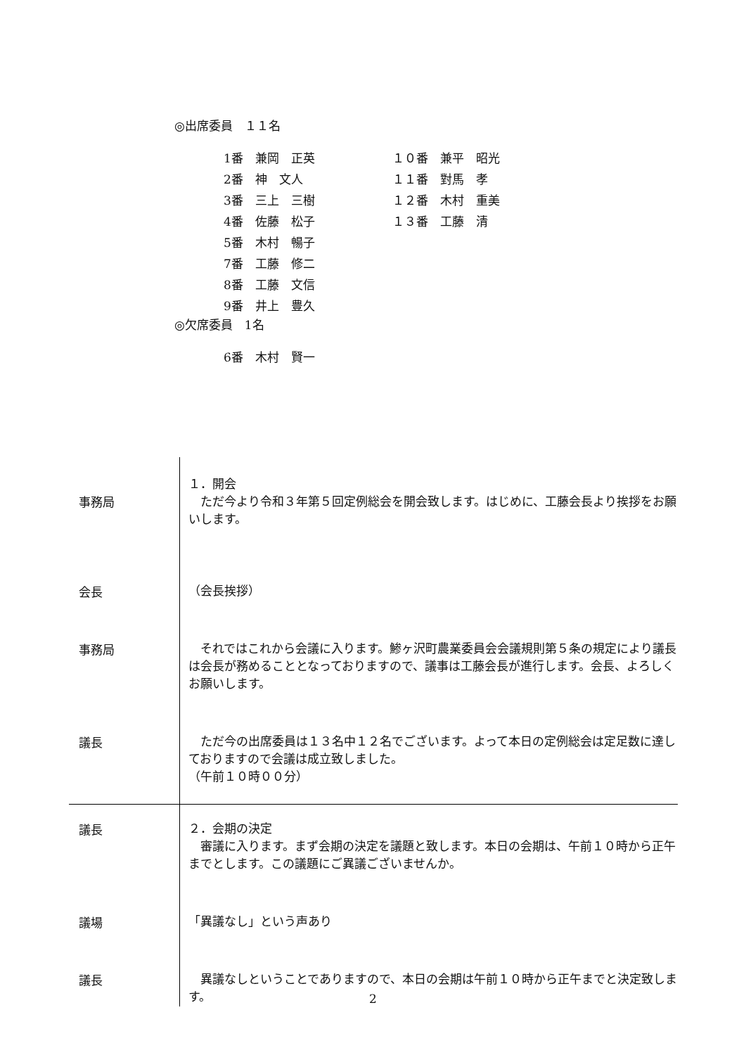◎出席委員　１１名
| 1番 兼岡 正英 | １０番 兼平 昭光 |
| 2番 神 文人 | １１番 對馬 孝 |
| 3番 三上 三樹 | １２番 木村 重美 |
| 4番 佐藤 松子 | １３番 工藤 清 |
| 5番 木村 暢子 | |
| 7番 工藤 修二 | |
| 8番 工藤 文信 | |
| 9番 井上 豊久 | |
◎欠席委員　1名
| 6番 木村 賢一 |
| 事務局 | １．開会 ただ今より令和３年第５回定例総会を開会致します。はじめに、工藤会長より挨拶をお願いします。 |
| 会長 | （会長挨拶） |
| 事務局 | それではこれから会議に入ります。鯵ヶ沢町農業委員会会議規則第５条の規定により議長は会長が務めることとなっておりますので、議事は工藤会長が進行します。会長、よろしくお願いします。 |
| 議長 | ただ今の出席委員は１３名中１２名でございます。よって本日の定例総会は定足数に達しておりますので会議は成立致しました。 （午前１０時００分） |
| 議長 | ２．会期の決定 審議に入ります。まず会期の決定を議題と致します。本日の会期は、午前１０時から正午までとします。この議題にご異議ございませんか。 |
| 議場 | 「異議なし」という声あり |
| 議長 | 異議なしということでありますので、本日の会期は午前１０時から正午までと決定致します。 |
2